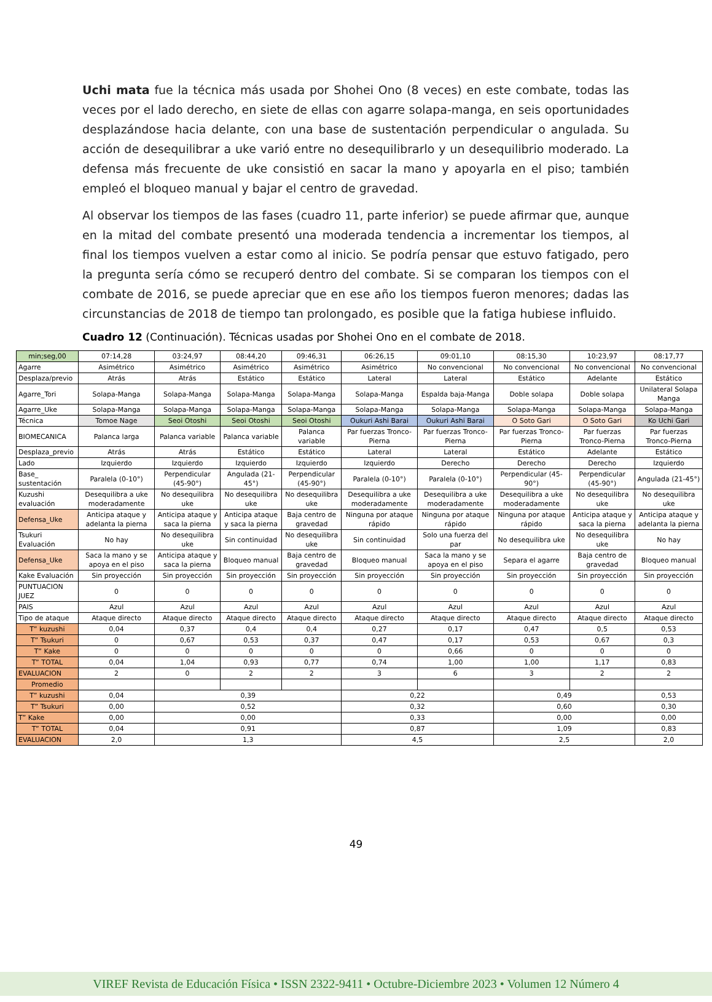Uchi mata fue la técnica más usada por Shohei Ono (8 veces) en este combate, todas las veces por el lado derecho, en siete de ellas con agarre solapa-manga, en seis oportunidades desplazándose hacia delante, con una base de sustentación perpendicular o angulada. Su acción de desequilibrar a uke varió entre no desequilibrarlo y un desequilibrio moderado. La defensa más frecuente de uke consistió en sacar la mano y apoyarla en el piso; también empleó el bloqueo manual y bajar el centro de gravedad.
Al observar los tiempos de las fases (cuadro 11, parte inferior) se puede afirmar que, aunque en la mitad del combate presentó una moderada tendencia a incrementar los tiempos, al final los tiempos vuelven a estar como al inicio. Se podría pensar que estuvo fatigado, pero la pregunta sería cómo se recuperó dentro del combate. Si se comparan los tiempos con el combate de 2016, se puede apreciar que en ese año los tiempos fueron menores; dadas las circunstancias de 2018 de tiempo tan prolongado, es posible que la fatiga hubiese influido.
Cuadro 12 (Continuación). Técnicas usadas por Shohei Ono en el combate de 2018.
| min;seg,00 | 07:14,28 | 03:24,97 | 08:44,20 | 09:46,31 | 06:26,15 | 09:01,10 | 08:15,30 | 10:23,97 | 08:17,77 |
| Agarre | Asimétrico | Asimétrico | Asimétrico | Asimétrico | Asimétrico | No convencional | No convencional | No convencional | No convencional |
| Desplaza/previo | Atrás | Atrás | Estático | Estático | Lateral | Lateral | Estático | Adelante | Estático |
| Agarre_Tori | Solapa-Manga | Solapa-Manga | Solapa-Manga | Solapa-Manga | Solapa-Manga | Espalda baja-Manga | Doble solapa | Doble solapa | Unilateral Solapa Manga |
| Agarre_Uke | Solapa-Manga | Solapa-Manga | Solapa-Manga | Solapa-Manga | Solapa-Manga | Solapa-Manga | Solapa-Manga | Solapa-Manga | Solapa-Manga |
| Técnica | Tomoe Nage | Seoi Otoshi | Seoi Otoshi | Seoi Otoshi | Oukuri Ashi Barai | Oukuri Ashi Barai | O Soto Gari | O Soto Gari | Ko Uchi Gari |
| BIOMECANICA | Palanca larga | Palanca variable | Palanca variable | Palanca variable | Par fuerzas Tronco-Pierna | Par fuerzas Tronco-Pierna | Par fuerzas Tronco-Pierna | Par fuerzas Tronco-Pierna | Par fuerzas Tronco-Pierna |
| Desplaza_previo | Atrás | Atrás | Estático | Estático | Lateral | Lateral | Estático | Adelante | Estático |
| Lado | Izquierdo | Izquierdo | Izquierdo | Izquierdo | Izquierdo | Derecho | Derecho | Derecho | Izquierdo |
| Base_ sustentación | Paralela (0-10°) | Perpendicular (45-90°) | Angulada (21-45°) | Perpendicular (45-90°) | Paralela (0-10°) | Paralela (0-10°) | Perpendicular (45-90°) | Perpendicular (45-90°) | Angulada (21-45°) |
| Kuzushi evaluación | Desequilibra a uke moderadamente | No desequilibra uke | No desequilibra uke | No desequilibra uke | Desequilibra a uke moderadamente | Desequilibra a uke moderadamente | Desequilibra a uke moderadamente | No desequilibra uke | No desequilibra uke |
| Defensa_Uke | Anticipa ataque y adelanta la pierna | Anticipa ataque y saca la pierna | Anticipa ataque y saca la pierna | Baja centro de gravedad | Ninguna por ataque rápido | Ninguna por ataque rápido | Ninguna por ataque rápido | Anticipa ataque y saca la pierna | Anticipa ataque y adelanta la pierna |
| Tsukuri Evaluación | No hay | No desequilibra uke | Sin continuidad | No desequilibra uke | Sin continuidad | Solo una fuerza del par | No desequilibra uke | No desequilibra uke | No hay |
| Defensa_Uke | Saca la mano y se apoya en el piso | Anticipa ataque y saca la pierna | Bloqueo manual | Baja centro de gravedad | Bloqueo manual | Saca la mano y se apoya en el piso | Separa el agarre | Baja centro de gravedad | Bloqueo manual |
| Kake Evaluación | Sin proyección | Sin proyección | Sin proyección | Sin proyección | Sin proyección | Sin proyección | Sin proyección | Sin proyección | Sin proyección |
| PUNTUACION JUEZ | 0 | 0 | 0 | 0 | 0 | 0 | 0 | 0 | 0 |
| PAIS | Azul | Azul | Azul | Azul | Azul | Azul | Azul | Azul | Azul |
| Tipo de ataque | Ataque directo | Ataque directo | Ataque directo | Ataque directo | Ataque directo | Ataque directo | Ataque directo | Ataque directo | Ataque directo |
| T” kuzushi | 0,04 | 0,37 | 0,4 | 0,4 | 0,27 | 0,17 | 0,47 | 0,5 | 0,53 |
| T” Tsukuri | 0 | 0,67 | 0,53 | 0,37 | 0,47 | 0,17 | 0,53 | 0,67 | 0,3 |
| T” Kake | 0 | 0 | 0 | 0 | 0 | 0,66 | 0 | 0 | 0 |
| T” TOTAL | 0,04 | 1,04 | 0,93 | 0,77 | 0,74 | 1,00 | 1,00 | 1,17 | 0,83 |
| EVALUACION | 2 | 0 | 2 | 2 | 3 | 6 | 3 | 2 | 2 |
| Promedio | | | | | | | | | |
| T” kuzushi | 0,04 | 0,39 | | | 0,22 | | 0,49 | | 0,53 |
| T” Tsukuri | 0,00 | 0,52 | | | 0,32 | | 0,60 | | 0,30 |
| T” Kake | 0,00 | 0,00 | | | 0,33 | | 0,00 | | 0,00 |
| T” TOTAL | 0,04 | 0,91 | | | 0,87 | | 1,09 | | 0,83 |
| EVALUACION | 2,0 | 1,3 | | | 4,5 | | 2,5 | | 2,0 |
49
VIREF Revista de Educación Física • ISSN 2322-9411 • Octubre-Diciembre 2023 • Volumen 12 Número 4